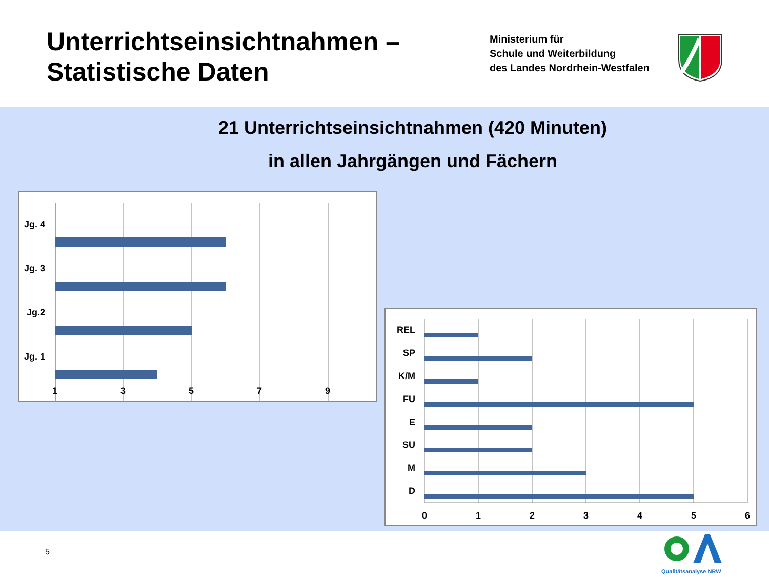Unterrichtseinsichtnahmen –
Statistische Daten
Ministerium für
Schule und Weiterbildung
des Landes Nordrhein-Westfalen
21 Unterrichtseinsichtnahmen (420 Minuten)
in allen Jahrgängen und Fächern
Jg. 4
Jg. 3
Jg.2
Jg. 1
1
3
5
7
9
REL
SP
K/M
FU
E
SU
M
D
0
1
2
3
4
5
6
5
Qualitätsanalyse NRW